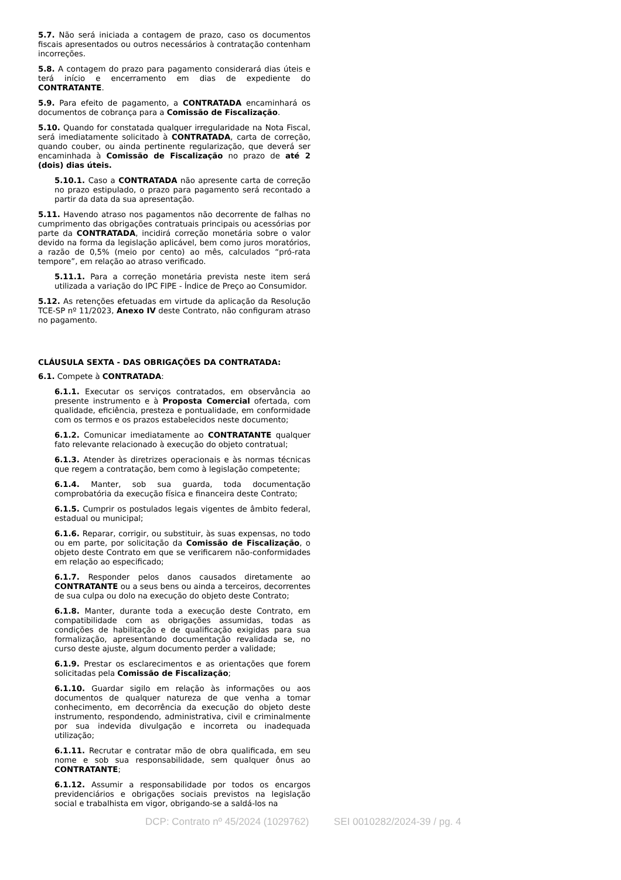5.7. Não será iniciada a contagem de prazo, caso os documentos fiscais apresentados ou outros necessários à contratação contenham incorreções.
5.8. A contagem do prazo para pagamento considerará dias úteis e terá início e encerramento em dias de expediente do CONTRATANTE.
5.9. Para efeito de pagamento, a CONTRATADA encaminhará os documentos de cobrança para a Comissão de Fiscalização.
5.10. Quando for constatada qualquer irregularidade na Nota Fiscal, será imediatamente solicitado à CONTRATADA, carta de correção, quando couber, ou ainda pertinente regularização, que deverá ser encaminhada à Comissão de Fiscalização no prazo de até 2 (dois) dias úteis.
5.10.1. Caso a CONTRATADA não apresente carta de correção no prazo estipulado, o prazo para pagamento será recontado a partir da data da sua apresentação.
5.11. Havendo atraso nos pagamentos não decorrente de falhas no cumprimento das obrigações contratuais principais ou acessórias por parte da CONTRATADA, incidirá correção monetária sobre o valor devido na forma da legislação aplicável, bem como juros moratórios, a razão de 0,5% (meio por cento) ao mês, calculados “pró-rata tempore”, em relação ao atraso verificado.
5.11.1. Para a correção monetária prevista neste item será utilizada a variação do IPC FIPE - Índice de Preço ao Consumidor.
5.12. As retenções efetuadas em virtude da aplicação da Resolução TCE-SP nº 11/2023, Anexo IV deste Contrato, não configuram atraso no pagamento.
CLÁUSULA SEXTA - DAS OBRIGAÇÕES DA CONTRATADA:
6.1. Compete à CONTRATADA:
6.1.1. Executar os serviços contratados, em observância ao presente instrumento e à Proposta Comercial ofertada, com qualidade, eficiência, presteza e pontualidade, em conformidade com os termos e os prazos estabelecidos neste documento;
6.1.2. Comunicar imediatamente ao CONTRATANTE qualquer fato relevante relacionado à execução do objeto contratual;
6.1.3. Atender às diretrizes operacionais e às normas técnicas que regem a contratação, bem como à legislação competente;
6.1.4. Manter, sob sua guarda, toda documentação comprobatória da execução física e financeira deste Contrato;
6.1.5. Cumprir os postulados legais vigentes de âmbito federal, estadual ou municipal;
6.1.6. Reparar, corrigir, ou substituir, às suas expensas, no todo ou em parte, por solicitação da Comissão de Fiscalização, o objeto deste Contrato em que se verificarem não-conformidades em relação ao especificado;
6.1.7. Responder pelos danos causados diretamente ao CONTRATANTE ou a seus bens ou ainda a terceiros, decorrentes de sua culpa ou dolo na execução do objeto deste Contrato;
6.1.8. Manter, durante toda a execução deste Contrato, em compatibilidade com as obrigações assumidas, todas as condições de habilitação e de qualificação exigidas para sua formalização, apresentando documentação revalidada se, no curso deste ajuste, algum documento perder a validade;
6.1.9. Prestar os esclarecimentos e as orientações que forem solicitadas pela Comissão de Fiscalização;
6.1.10. Guardar sigilo em relação às informações ou aos documentos de qualquer natureza de que venha a tomar conhecimento, em decorrência da execução do objeto deste instrumento, respondendo, administrativa, civil e criminalmente por sua indevida divulgação e incorreta ou inadequada utilização;
6.1.11. Recrutar e contratar mão de obra qualificada, em seu nome e sob sua responsabilidade, sem qualquer ônus ao CONTRATANTE;
6.1.12. Assumir a responsabilidade por todos os encargos previdenciários e obrigações sociais previstos na legislação social e trabalhista em vigor, obrigando-se a saldá-los na
DCP: Contrato nº 45/2024 (1029762) SEI 0010282/2024-39 / pg. 4